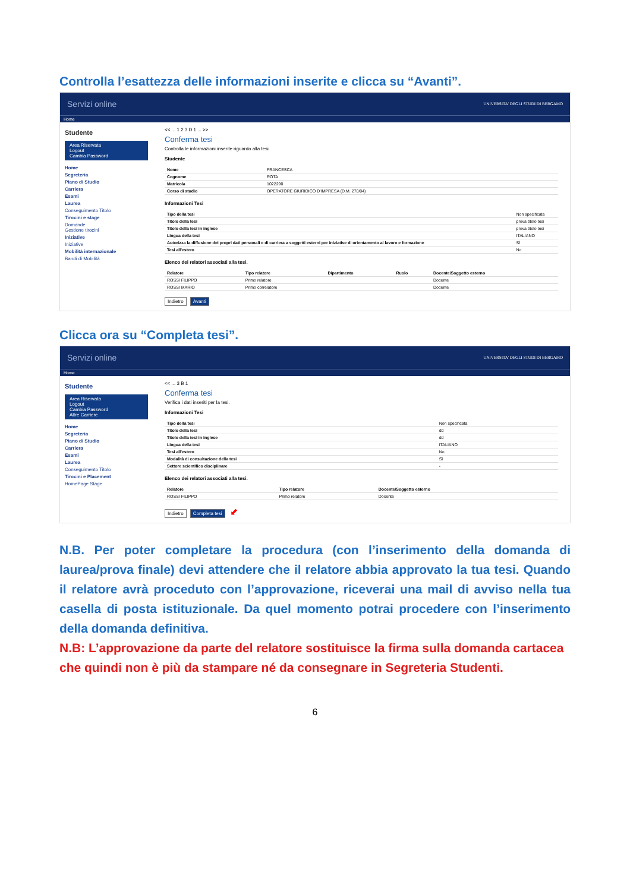Controlla l’esattezza delle informazioni inserite e clicca su “Avanti”.
Servizi online UNIVERSITA' DEGLI STUDI DI BERGAMO
Home
Studente
Area Riservata
Logout
Cambia Password
Home
Segreteria
Piano di Studio
Carriera
Esami
Laurea
Conseguimento Titolo
Tirocini e stage
Domande
Gestione tirocini
Iniziative
Iniziative
Mobilità internazionale
Bandi di Mobilità
<< ... 1 2 3 D 1 ... >>
Conferma tesi
Controlla le informazioni inserite riguardo alla tesi.
Studente
| Nome | FRANCESCA |
| Cognome | ROTA |
| Matricola | 1022290 |
| Corso di studio | OPERATORE GIURIDICO D'IMPRESA (D.M. 270/04) |
Informazioni Tesi
| Tipo della tesi | Non specificata |
| Titolo della tesi | prova titolo tesi |
| Titolo della tesi in inglese | prova titolo tesi |
| Lingua della tesi | ITALIANO |
| Autorizza la diffusione dei propri dati personali e di carriera a soggetti esterni per iniziative di orientamento al lavoro e formazione | Sì |
| Tesi all'estero | No |
Elenco dei relatori associati alla tesi.
| Relatore | Tipo relatore | Dipartimento | Ruolo | Docente/Soggetto esterno |
| --- | --- | --- | --- | --- |
| ROSSI FILIPPO | Primo relatore | | | Docente |
| ROSSI MARIO | Primo correlatore | | | Docente |
Indietro Avanti
Clicca ora su “Completa tesi”.
Servizi online UNIVERSITA' DEGLI STUDI DI BERGAMO
Home
Studente
Area Riservata
Logout
Cambia Password
Altre Carriere
Home
Segreteria
Piano di Studio
Carriera
Esami
Laurea
Conseguimento Titolo
Tirocini e Placement
HomePage Stage
<< ... 3 B 1
Conferma tesi
Verifica i dati inseriti per la tesi.
Informazioni Tesi
| Tipo della tesi | Non specificata |
| Titolo della tesi | dd |
| Titolo della tesi in inglese | dd |
| Lingua della tesi | ITALIANO |
| Tesi all'estero | No |
| Modalità di consultazione della tesi | Sì |
| Settore scientifico disciplinare | - |
Elenco dei relatori associati alla tesi.
| Relatore | Tipo relatore | Docente/Soggetto esterno |
| --- | --- | --- |
| ROSSI FILIPPO | Primo relatore | Docente |
Indietro Completa tesi ⬋
N.B. Per poter completare la procedura (con l’inserimento della domanda di laurea/prova finale) devi attendere che il relatore abbia approvato la tua tesi. Quando il relatore avrà proceduto con l’approvazione, riceverai una mail di avviso nella tua casella di posta istituzionale. Da quel momento potrai procedere con l’inserimento della domanda definitiva.
N.B: L’approvazione da parte del relatore sostituisce la firma sulla domanda cartacea che quindi non è più da stampare né da consegnare in Segreteria Studenti.
6